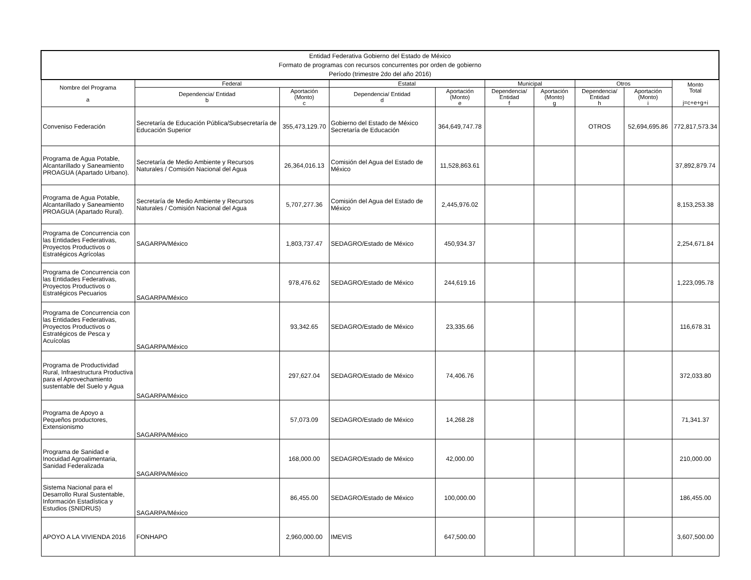| Entidad Federativa Gobierno del Estado de México Formato de programas con recursos concurrentes por orden de gobierno Período (trimestre 2do del año 2016) | | | | | | | | | |
| --- | --- | --- | --- | --- | --- | --- | --- | --- | --- |
| Nombre del Programa a | Federal | | Estatal | | Municipal | | Otros | | Monto Total j=c+e+g+i |
| | Dependencia/ Entidad b | Aportación (Monto) c | Dependencia/ Entidad d | Aportación (Monto) e | Dependencia/ Entidad f | Aportación (Monto) g | Dependencia/ Entidad h | Aportación (Monto) i | |
| Conveniso Federación | Secretaría de Educación Pública/Subsecretaría de Educación Superior | 355,473,129.70 | Gobierno del Estado de México Secretaría de Educación | 364,649,747.78 | | | OTROS | 52,694,695.86 | 772,817,573.34 |
| Programa de Agua Potable, Alcantarillado y Saneamiento PROAGUA (Apartado Urbano). | Secretaría de Medio Ambiente y Recursos Naturales / Comisión Nacional del Agua | 26,364,016.13 | Comisión del Agua del Estado de México | 11,528,863.61 | | | | | 37,892,879.74 |
| Programa de Agua Potable, Alcantarillado y Saneamiento PROAGUA (Apartado Rural). | Secretaría de Medio Ambiente y Recursos Naturales / Comisión Nacional del Agua | 5,707,277.36 | Comisión del Agua del Estado de México | 2,445,976.02 | | | | | 8,153,253.38 |
| Programa de Concurrencia con las Entidades Federativas, Proyectos Productivos o Estratégicos Agrícolas | SAGARPA/México | 1,803,737.47 | SEDAGRO/Estado de México | 450,934.37 | | | | | 2,254,671.84 |
| Programa de Concurrencia con las Entidades Federativas, Proyectos Productivos o Estratégicos Pecuarios | SAGARPA/México | 978,476.62 | SEDAGRO/Estado de México | 244,619.16 | | | | | 1,223,095.78 |
| Programa de Concurrencia con las Entidades Federativas, Proyectos Productivos o Estratégicos de Pesca y Acuícolas | SAGARPA/México | 93,342.65 | SEDAGRO/Estado de México | 23,335.66 | | | | | 116,678.31 |
| Programa de Productividad Rural, Infraestructura Productiva para el Aprovechamiento sustentable del Suelo y Agua | SAGARPA/México | 297,627.04 | SEDAGRO/Estado de México | 74,406.76 | | | | | 372,033.80 |
| Programa de Apoyo a Pequeños productores, Extensionismo | SAGARPA/México | 57,073.09 | SEDAGRO/Estado de México | 14,268.28 | | | | | 71,341.37 |
| Programa de Sanidad e Inocuidad Agroalimentaria, Sanidad Federalizada | SAGARPA/México | 168,000.00 | SEDAGRO/Estado de México | 42,000.00 | | | | | 210,000.00 |
| Sistema Nacional para el Desarrollo Rural Sustentable, Información Estadística y Estudios (SNIDRUS) | SAGARPA/México | 86,455.00 | SEDAGRO/Estado de México | 100,000.00 | | | | | 186,455.00 |
| APOYO A LA VIVIENDA 2016 | FONHAPO | 2,960,000.00 | IMEVIS | 647,500.00 | | | | | 3,607,500.00 |